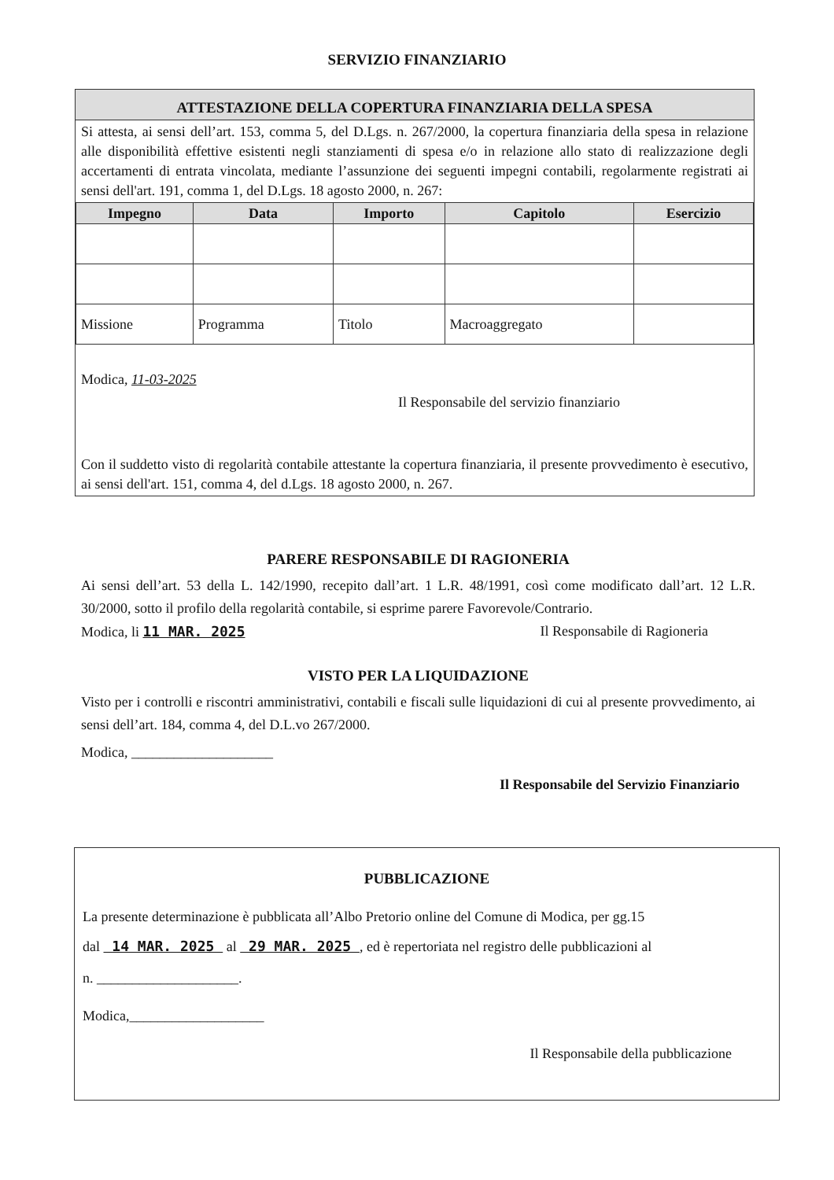SERVIZIO FINANZIARIO
ATTESTAZIONE DELLA COPERTURA FINANZIARIA DELLA SPESA
Si attesta, ai sensi dell’art. 153, comma 5, del D.Lgs. n. 267/2000, la copertura finanziaria della spesa in relazione alle disponibilità effettive esistenti negli stanziamenti di spesa e/o in relazione allo stato di realizzazione degli accertamenti di entrata vincolata, mediante l’assunzione dei seguenti impegni contabili, regolarmente registrati ai sensi dell'art. 191, comma 1, del D.Lgs. 18 agosto 2000, n. 267:
| Impegno | Data | Importo | Capitolo | Esercizio |
| --- | --- | --- | --- | --- |
| Missione | Programma | Titolo | Macroaggregato | |
Modica, 11-03-2025
Il Responsabile del servizio finanziario
Con il suddetto visto di regolarità contabile attestante la copertura finanziaria, il presente provvedimento è esecutivo, ai sensi dell'art. 151, comma 4, del d.Lgs. 18 agosto 2000, n. 267.
PARERE RESPONSABILE DI RAGIONERIA
Ai sensi dell’art. 53 della L. 142/1990, recepito dall’art. 1 L.R. 48/1991, così come modificato dall’art. 12 L.R. 30/2000, sotto il profilo della regolarità contabile, si esprime parere Favorevole/Contrario.
Modica, li 11 MAR. 2025 Il Responsabile di Ragioneria
VISTO PER LA LIQUIDAZIONE
Visto per i controlli e riscontri amministrativi, contabili e fiscali sulle liquidazioni di cui al presente provvedimento, ai sensi dell’art. 184, comma 4, del D.L.vo 267/2000.
Modica, ____________________
Il Responsabile del Servizio Finanziario
PUBBLICAZIONE
La presente determinazione è pubblicata all’Albo Pretorio online del Comune di Modica, per gg.15
dal 14 MAR. 2025 al 29 MAR. 2025 , ed è repertoriata nel registro delle pubblicazioni al
n. ____________________.
Modica,___________________
Il Responsabile della pubblicazione